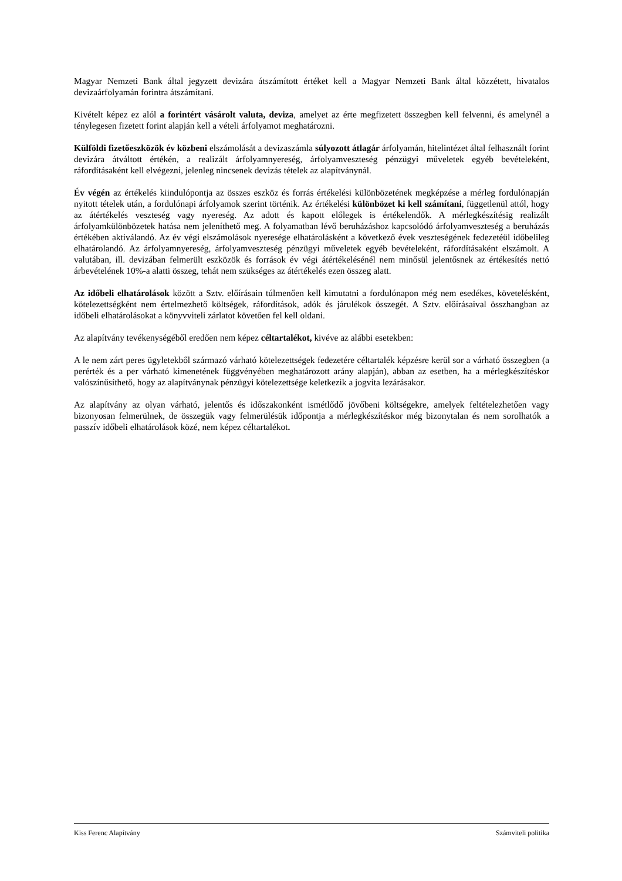Magyar Nemzeti Bank által jegyzett devizára átszámított értéket kell a Magyar Nemzeti Bank által közzétett, hivatalos devizaárfolyamán forintra átszámítani.
Kivételt képez ez alól a forintért vásárolt valuta, deviza, amelyet az érte megfizetett összegben kell felvenni, és amelynél a ténylegesen fizetett forint alapján kell a vételi árfolyamot meghatározni.
Külföldi fizetőeszközök év közbeni elszámolását a devizaszámla súlyozott átlagár árfolyamán, hitelintézet által felhasznált forint devizára átváltott értékén, a realizált árfolyamnyereség, árfolyamveszteség pénzügyi műveletek egyéb bevételeként, ráfordításaként kell elvégezni, jelenleg nincsenek devizás tételek az alapítványnál.
Év végén az értékelés kiindulópontja az összes eszköz és forrás értékelési különbözetének megképzése a mérleg fordulónapján nyitott tételek után, a fordulónapi árfolyamok szerint történik. Az értékelési különbözet ki kell számítani, függetlenül attól, hogy az átértékelés veszteség vagy nyereség. Az adott és kapott előlegek is értékelendők. A mérlegkészítésig realizált árfolyamkülönbözetek hatása nem jeleníthető meg. A folyamatban lévő beruházáshoz kapcsolódó árfolyamveszteség a beruházás értékében aktiválandó. Az év végi elszámolások nyeresége elhatárolásként a következő évek veszteségének fedezetéül időbelileg elhatárolandó. Az árfolyamnyereség, árfolyamveszteség pénzügyi műveletek egyéb bevételeként, ráfordításaként elszámolt. A valutában, ill. devizában felmerült eszközök és források év végi átértékelésénél nem minősül jelentősnek az értékesítés nettó árbevételének 10%-a alatti összeg, tehát nem szükséges az átértékelés ezen összeg alatt.
Az időbeli elhatárolások között a Sztv. előírásain túlmenően kell kimutatni a fordulónapon még nem esedékes, követelésként, kötelezettségként nem értelmezhető költségek, ráfordítások, adók és járulékok összegét. A Sztv. előírásaival összhangban az időbeli elhatárolásokat a könyvviteli zárlatot követően fel kell oldani.
Az alapítvány tevékenységéből eredően nem képez céltartalékot, kivéve az alábbi esetekben:
A le nem zárt peres ügyletekből származó várható kötelezettségek fedezetére céltartalék képzésre kerül sor a várható összegben (a perérték és a per várható kimenetének függvényében meghatározott arány alapján), abban az esetben, ha a mérlegkészítéskor valószínűsíthető, hogy az alapítványnak pénzügyi kötelezettsége keletkezik a jogvita lezárásakor.
Az alapítvány az olyan várható, jelentős és időszakonként ismétlődő jövőbeni költségekre, amelyek feltételezhetően vagy bizonyosan felmerülnek, de összegük vagy felmerülésük időpontja a mérlegkészítéskor még bizonytalan és nem sorolhatók a passzív időbeli elhatárolások közé, nem képez céltartalékot.
Kiss Ferenc Alapítvány Számviteli politika